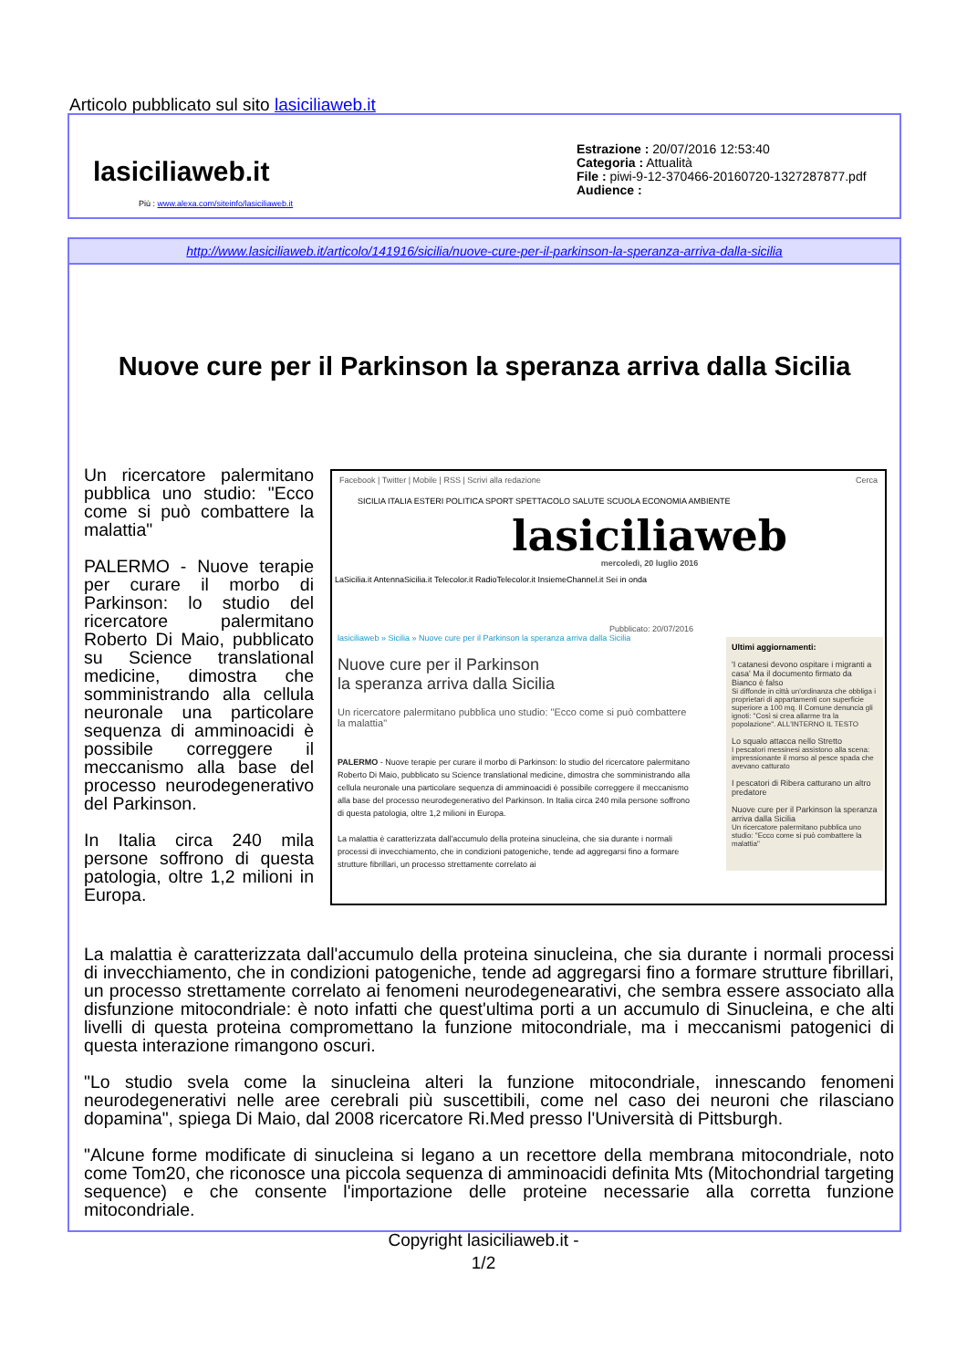Articolo pubblicato sul sito lasiciliaweb.it
lasiciliaweb.it
Estrazione : 20/07/2016 12:53:40
Categoria : Attualità
File : piwi-9-12-370466-20160720-1327287877.pdf
Audience :
Più : www.alexa.com/siteinfo/lasiciliaweb.it
http://www.lasiciliaweb.it/articolo/141916/sicilia/nuove-cure-per-il-parkinson-la-speranza-arriva-dalla-sicilia
Nuove cure per il Parkinson la speranza arriva dalla Sicilia
Un ricercatore palermitano pubblica uno studio: "Ecco come si può combattere la malattia"
PALERMO - Nuove terapie per curare il morbo di Parkinson: lo studio del ricercatore palermitano Roberto Di Maio, pubblicato su Science translational medicine, dimostra che somministrando alla cellula neuronale una particolare sequenza di amminoacidi è possibile correggere il meccanismo alla base del processo neurodegenerativo del Parkinson.
In Italia circa 240 mila persone soffrono di questa patologia, oltre 1,2 milioni in Europa.
Facebook | Twitter | Mobile | RSS | Scrivi alla redazione Cerca
SICILIA ITALIA ESTERI POLITICA SPORT SPETTACOLO SALUTE SCUOLA ECONOMIA AMBIENTE
lasiciliaweb
mercoledì, 20 luglio 2016
LaSicilia.it AntennaSicilia.it Telecolor.it RadioTelecolor.it InsiemeChannel.it Sei in onda
Pubblicato: 20/07/2016
lasiciliaweb » Sicilia » Nuove cure per il Parkinson la speranza arriva dalla Sicilia
Nuove cure per il Parkinson
la speranza arriva dalla Sicilia
Un ricercatore palermitano pubblica uno studio: "Ecco come si può combattere la malattia"
PALERMO - Nuove terapie per curare il morbo di Parkinson: lo studio del ricercatore palermitano Roberto Di Maio, pubblicato su Science translational medicine, dimostra che somministrando alla cellula neuronale una particolare sequenza di amminoacidi è possibile correggere il meccanismo alla base del processo neurodegenerativo del Parkinson. In Italia circa 240 mila persone soffrono di questa patologia, oltre 1,2 milioni in Europa.
La malattia è caratterizzata dall'accumulo della proteina sinucleina, che sia durante i normali processi di invecchiamento, che in condizioni patogeniche, tende ad aggregarsi fino a formare strutture fibrillari, un processo strettamente correlato ai
Ultimi aggiornamenti:
'I catanesi devono ospitare i migranti a casa' Ma il documento firmato da Bianco è falso
Si diffonde in città un'ordinanza che obbliga i proprietari di appartamenti con superficie superiore a 100 mq. Il Comune denuncia gli ignoti: "Così si crea allarme tra la popolazione". ALL'INTERNO IL TESTO
Lo squalo attacca nello Stretto
I pescatori messinesi assistono alla scena: impressionante il morso al pesce spada che avevano catturato
I pescatori di Ribera catturano un altro predatore
Nuove cure per il Parkinson la speranza arriva dalla Sicilia
Un ricercatore palermitano pubblica uno studio: "Ecco come si può combattere la malattia"
La malattia è caratterizzata dall'accumulo della proteina sinucleina, che sia durante i normali processi di invecchiamento, che in condizioni patogeniche, tende ad aggregarsi fino a formare strutture fibrillari, un processo strettamente correlato ai fenomeni neurodegenearativi, che sembra essere associato alla disfunzione mitocondriale: è noto infatti che quest'ultima porti a un accumulo di Sinucleina, e che alti livelli di questa proteina compromettano la funzione mitocondriale, ma i meccanismi patogenici di questa interazione rimangono oscuri.
"Lo studio svela come la sinucleina alteri la funzione mitocondriale, innescando fenomeni neurodegenerativi nelle aree cerebrali più suscettibili, come nel caso dei neuroni che rilasciano dopamina", spiega Di Maio, dal 2008 ricercatore Ri.Med presso l'Università di Pittsburgh.
"Alcune forme modificate di sinucleina si legano a un recettore della membrana mitocondriale, noto come Tom20, che riconosce una piccola sequenza di amminoacidi definita Mts (Mitochondrial targeting sequence) e che consente l'importazione delle proteine necessarie alla corretta funzione mitocondriale.
Copyright lasiciliaweb.it -
1/2